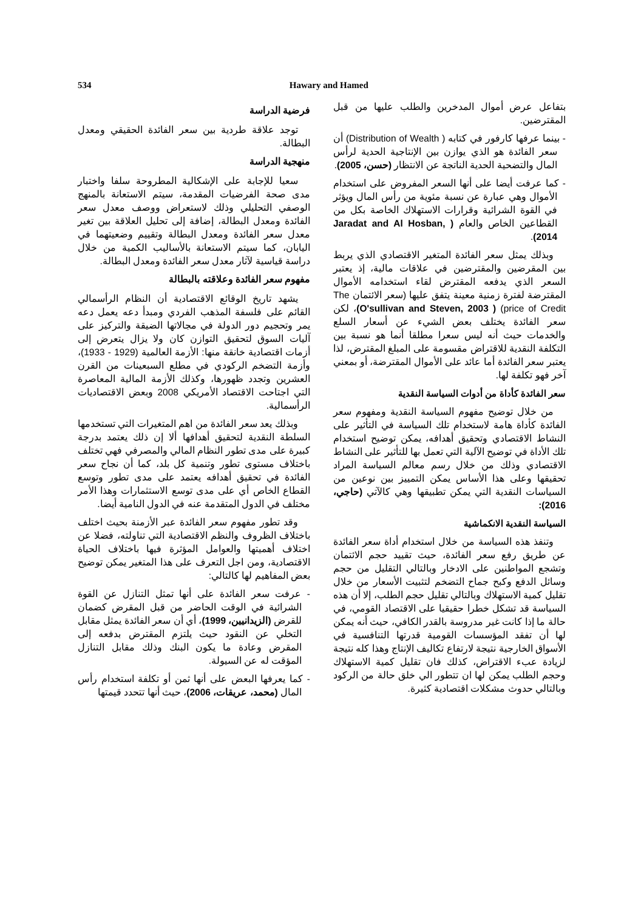534 Hawary and Hamed
فرضية الدراسة
توجد علاقة طردية بين سعر الفائدة الحقيقي ومعدل البطالة.
منهجية الدراسة
سعيا للإجابة على الإشكالية المطروحة سلفا واختبار مدى صحة الفرضيات المقدمة، سيتم الاستعانة بالمنهج الوصفي التحليلي وذلك لاستعراض ووصف معدل سعر الفائدة ومعدل البطالة، إضافة إلى تحليل العلاقة بين تغير معدل سعر الفائدة ومعدل البطالة وتقييم وضعيتهما في اليابان، كما سيتم الاستعانة بالأساليب الكمية من خلال دراسة قياسية لآثار معدل سعر الفائدة ومعدل البطالة.
مفهوم سعر الفائدة وعلاقته بالبطالة
يشهد تاريخ الوقائع الاقتصادية أن النظام الرأسمالي القائم على فلسفة المذهب الفردي ومبدأ دعه يعمل دعه يمر وتحجيم دور الدولة في مجالاتها الضيقة والتركيز على آليات السوق لتحقيق التوازن كان ولا يزال يتعرض إلى أزمات اقتصادية خانقة منها: الأزمة العالمية (1929 - 1933)، وأزمة التضخم الركودي في مطلع السبعينات من القرن العشرين وتجدد ظهورها، وكذلك الأزمة المالية المعاصرة التي اجتاحت الاقتصاد الأمريكي 2008 وبعض الاقتصاديات الرأسمالية.
وبذلك يعد سعر الفائدة من اهم المتغيرات التي تستخدمها السلطة النقدية لتحقيق أهدافها ألا إن ذلك يعتمد بدرجة كبيرة على مدى تطور النظام المالي والمصرفي فهي تختلف باختلاف مستوى تطور وتنمية كل بلد، كما أن نجاح سعر الفائدة في تحقيق أهدافه يعتمد على مدى تطور وتوسع القطاع الخاص أي على مدى توسع الاستثمارات وهذا الأمر مختلف في الدول المتقدمة عنه في الدول النامية أيضا.
وقد تطور مفهوم سعر الفائدة عبر الأزمنة بحيث اختلف باختلاف الظروف والنظم الاقتصادية التي تناولته، فضلا عن اختلاف أهميتها والعوامل المؤثرة فيها باختلاف الحياة الاقتصادية، ومن اجل التعرف على هذا المتغير يمكن توضيح بعض المفاهيم لها كالتالي:
- عرفت سعر الفائدة على أنها تمثل التنازل عن القوة الشرائية في الوقت الحاضر من قبل المقرض كضمان للقرض (الزيدانيين، 1999)، أي أن سعر الفائدة يمثل مقابل التخلي عن النقود حيث يلتزم المقترض بدفعه إلى المقرض وعادة ما يكون البنك وذلك مقابل التنازل المؤقت له عن السيولة.
- كما يعرفها البعض على أنها ثمن أو تكلفة استخدام رأس المال (محمد، عريقات، 2006)، حيث أنها تتحدد قيمتها
بتفاعل عرض أموال المدخرين والطلب عليها من قبل المقترضين.
- بينما عرفها كارفور في كتابه ( Distribution of Wealth) أن سعر الفائدة هو الذي يوازن بين الإنتاجية الحدية لرأس المال والتضحية الحدية الناتجة عن الانتظار (حسن، 2005).
- كما عرفت أيضا على أنها السعر المفروض على استخدام الأموال وهي عبارة عن نسبة مئوية من رأس المال ويؤثر في القوة الشرائية وقرارات الاستهلاك الخاصة بكل من القطاعين الخاص والعام ( Jaradat and Al Hosban, 2014).
وبذلك يمثل سعر الفائدة المتغير الاقتصادي الذي يربط بين المقرضين والمقترضين في علاقات مالية، إذ يعتبر السعر الذي يدفعه المقترض لقاء استخدامه الأموال المقترضة لفترة زمنية معينة يتفق عليها (سعر الائتمان The price of Credit) ( O'sullivan and Steven, 2003)، لكن سعر الفائدة يختلف بعض الشيء عن أسعار السلع والخدمات حيث أنه ليس سعرا مطلقا أنما هو نسبة بين التكلفة النقدية للاقتراض مقسومة على المبلغ المقترض، لذا يعتبر سعر الفائدة أما عائد على الأموال المقترضة، أو بمعني آخر فهو تكلفة لها.
سعر الفائدة كأداة من أدوات السياسة النقدية
من خلال توضيح مفهوم السياسة النقدية ومفهوم سعر الفائدة كأداة هامة لاستخدام تلك السياسة في التأثير على النشاط الاقتصادي وتحقيق أهدافه، يمكن توضيح استخدام تلك الأداة في توضيح الآلية التي تعمل بها للتأثير على النشاط الاقتصادي وذلك من خلال رسم معالم السياسة المراد تحقيقها وعلى هذا الأساس يمكن التمييز بين نوعين من السياسات النقدية التي يمكن تطبيقها وهي كالآتي (حاجي، 2016):
السياسة النقدية الانكماشية
وتنفذ هذه السياسة من خلال استخدام أداة سعر الفائدة عن طريق رفع سعر الفائدة، حيث تقييد حجم الائتمان وتشجع المواطنين على الادخار وبالتالي التقليل من حجم وسائل الدفع وكبح جماح التضخم لتثبيت الأسعار من خلال تقليل كمية الاستهلاك وبالتالي تقليل حجم الطلب، إلا أن هذه السياسة قد تشكل خطرا حقيقيا على الاقتصاد القومي، في حالة ما إذا كانت غير مدروسة بالقدر الكافي، حيث أنه يمكن لها أن تفقد المؤسسات القومية قدرتها التنافسية في الأسواق الخارجية نتيجة لارتفاع تكاليف الإنتاج وهذا كله نتيجة لزيادة عبء الاقتراض، كذلك فان تقليل كمية الاستهلاك وحجم الطلب يمكن لها ان تتطور الي خلق حالة من الركود وبالتالي حدوث مشكلات اقتصادية كثيرة.